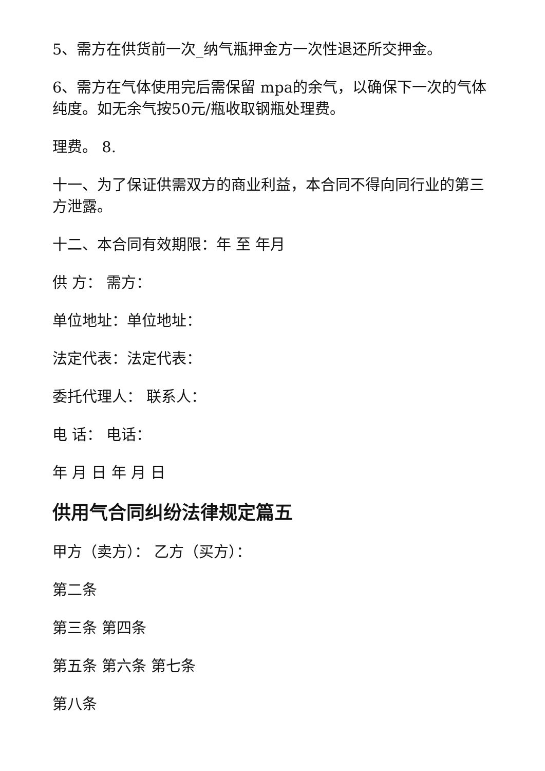5、需方在供货前一次_纳气瓶押金方一次性退还所交押金。
6、需方在气体使用完后需保留 mpa的余气，以确保下一次的气体纯度。如无余气按50元/瓶收取钢瓶处理费。
理费。 8.
十一、为了保证供需双方的商业利益，本合同不得向同行业的第三方泄露。
十二、本合同有效期限：年 至 年月
供 方： 需方：
单位地址：单位地址：
法定代表：法定代表：
委托代理人： 联系人：
电 话： 电话：
年 月 日 年 月 日
供用气合同纠纷法律规定篇五
甲方（卖方）： 乙方（买方）：
第二条
第三条 第四条
第五条 第六条 第七条
第八条